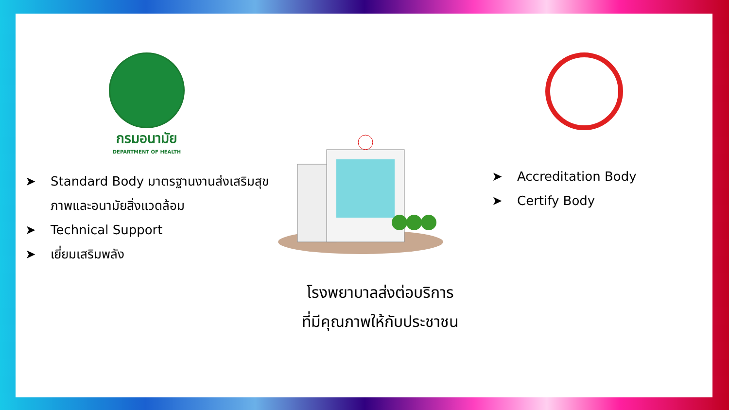กรมอนามัย
DEPARTMENT OF HEALTH
➤ Standard Body มาตรฐานงานส่งเสริมสุขภาพและอนามัยสิ่งแวดล้อม
➤ Technical Support
➤ เยี่ยมเสริมพลัง
โรงพยาบาลส่งต่อบริการ
ที่มีคุณภาพให้กับประชาชน
➤ Accreditation Body
➤ Certify Body